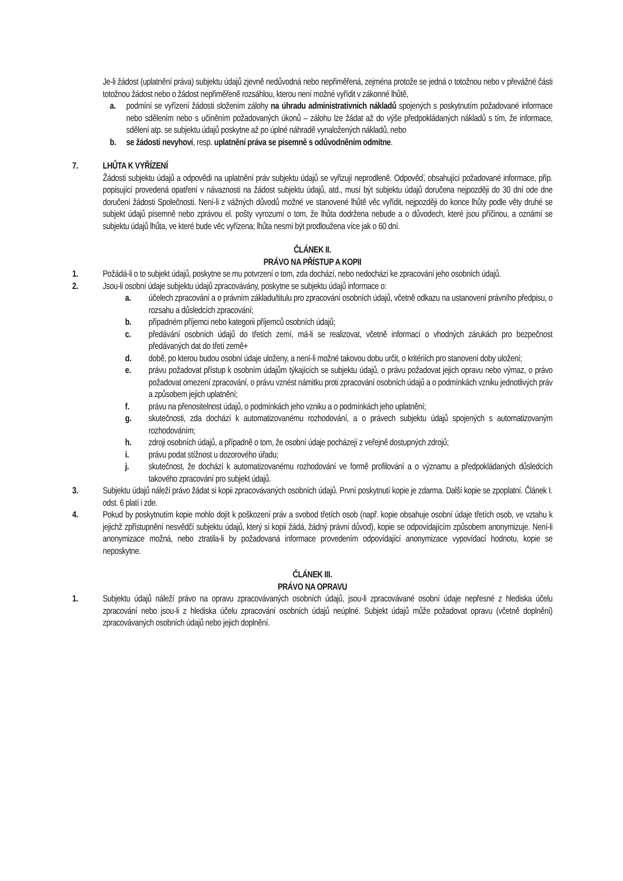Je-li žádost (uplatnění práva) subjektu údajů zjevně nedůvodná nebo nepřiměřená, zejména protože se jedná o totožnou nebo v převážné části totožnou žádost nebo o žádost nepřiměřeně rozsáhlou, kterou není možné vyřídit v zákonné lhůtě,
a. podmíní se vyřízení žádosti složením zálohy na úhradu administrativních nákladů spojených s poskytnutím požadované informace nebo sdělením nebo s učiněním požadovaných úkonů – zálohu lze žádat až do výše předpokládaných nákladů s tím, že informace, sdělení atp. se subjektu údajů poskytne až po úplné náhradě vynaložených nákladů, nebo
b. se žádosti nevyhoví, resp. uplatnění práva se písemně s odůvodněním odmítne.
7. LHŮTA K VYŘÍZENÍ
Žádosti subjektu údajů a odpovědi na uplatnění práv subjektu údajů se vyřizují neprodleně. Odpověď, obsahující požadované informace, příp. popisující provedená opatření v návaznosti na žádost subjektu údajů, atd., musí být subjektu údajů doručena nejpozději do 30 dní ode dne doručení žádosti Společnosti. Není-li z vážných důvodů možné ve stanovené lhůtě věc vyřídit, nejpozději do konce lhůty podle věty druhé se subjekt údajů písemně nebo zprávou el. pošty vyrozumí o tom, že lhůta dodržena nebude a o důvodech, které jsou příčinou, a oznámí se subjektu údajů lhůta, ve které bude věc vyřízena; lhůta nesmí být prodloužena více jak o 60 dní.
ČLÁNEK II.
PRÁVO NA PŘÍSTUP A KOPII
1. Požádá-li o to subjekt údajů, poskytne se mu potvrzení o tom, zda dochází, nebo nedochází ke zpracování jeho osobních údajů.
2. Jsou-li osobní údaje subjektu údajů zpracovávány, poskytne se subjektu údajů informace o:
a. účelech zpracování a o právním základu/titulu pro zpracování osobních údajů, včetně odkazu na ustanovení právního předpisu, o rozsahu a důsledcích zpracování;
b. případném příjemci nebo kategorii příjemců osobních údajů;
c. předávání osobních údajů do třetích zemí, má-li se realizovat, včetně informací o vhodných zárukách pro bezpečnost předávaných dat do třetí země+
d. době, po kterou budou osobní údaje uloženy, a není-li možné takovou dobu určit, o kritériích pro stanovení doby uložení;
e. právu požadovat přístup k osobním údajům týkajících se subjektu údajů, o právu požadovat jejich opravu nebo výmaz, o právo požadovat omezení zpracování, o právu vznést námitku proti zpracování osobních údajů a o podmínkách vzniku jednotlivých práv a způsobem jejich uplatnění;
f. právu na přenositelnost údajů, o podmínkách jeho vzniku a o podmínkách jeho uplatnění;
g. skutečnosti, zda dochází k automatizovanému rozhodování, a o právech subjektu údajů spojených s automatizovaným rozhodováním;
h. zdroji osobních údajů, a případně o tom, že osobní údaje pocházejí z veřejně dostupných zdrojů;
i. právu podat stížnost u dozorového úřadu;
j. skutečnost, že dochází k automatizovanému rozhodování ve formě profilování a o významu a předpokládaných důsledcích takového zpracování pro subjekt údajů.
3. Subjektu údajů náleží právo žádat si kopii zpracovávaných osobních údajů. První poskytnutí kopie je zdarma. Další kopie se zpoplatní. Článek I. odst. 6 platí i zde.
4. Pokud by poskytnutím kopie mohlo dojít k poškození práv a svobod třetích osob (např. kopie obsahuje osobní údaje třetích osob, ve vztahu k jejichž zpřístupnění nesvědčí subjektu údajů, který si kopii žádá, žádný právní důvod), kopie se odpovídajícím způsobem anonymizuje. Není-li anonymizace možná, nebo ztratila-li by požadovaná informace provedením odpovídající anonymizace vypovídací hodnotu, kopie se neposkytne.
ČLÁNEK III.
PRÁVO NA OPRAVU
1. Subjektu údajů náleží právo na opravu zpracovávaných osobních údajů, jsou-li zpracovávané osobní údaje nepřesné z hlediska účelu zpracování nebo jsou-li z hlediska účelu zpracování osobních údajů neúplné. Subjekt údajů může požadovat opravu (včetně doplnění) zpracovávaných osobních údajů nebo jejich doplnění.